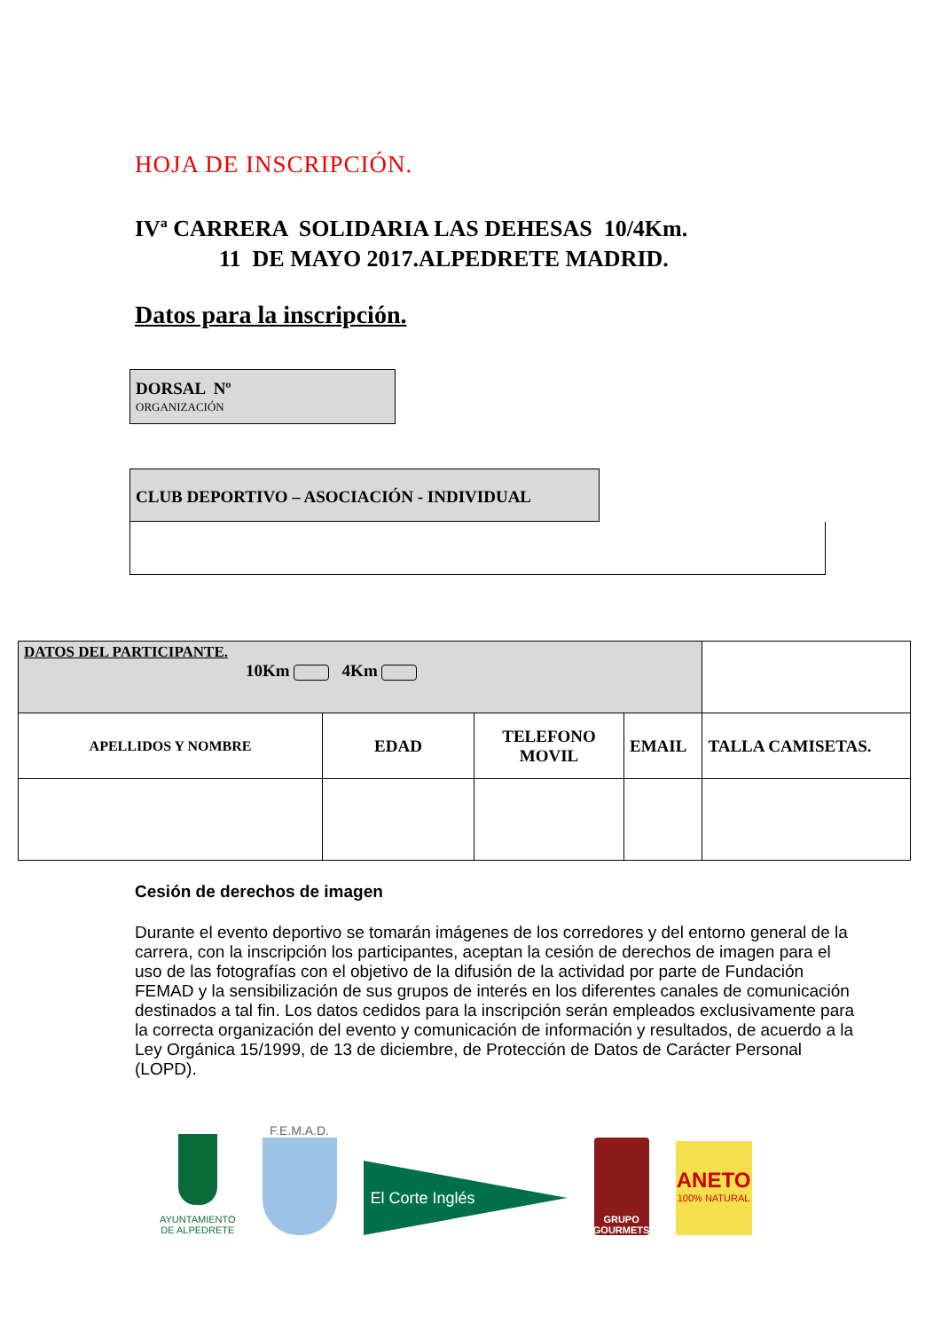HOJA DE INSCRIPCIÓN.
IVª CARRERA SOLIDARIA LAS DEHESAS 10/4Km.
11 DE MAYO 2017.ALPEDRETE MADRID.
Datos para la inscripción.
DORSAL Nº
ORGANIZACIÓN
CLUB DEPORTIVO – ASOCIACIÓN - INDIVIDUAL
| DATOS DEL PARTICIPANTE. 10Km 4Km | | | | |
| APELLIDOS Y NOMBRE | EDAD | TELEFONO MOVIL | EMAIL | TALLA CAMISETAS. |
Cesión de derechos de imagen
Durante el evento deportivo se tomarán imágenes de los corredores y del entorno general de la carrera, con la inscripción los participantes, aceptan la cesión de derechos de imagen para el uso de las fotografías con el objetivo de la difusión de la actividad por parte de Fundación FEMAD y la sensibilización de sus grupos de interés en los diferentes canales de comunicación destinados a tal fin. Los datos cedidos para la inscripción serán empleados exclusivamente para la correcta organización del evento y comunicación de información y resultados, de acuerdo a la Ley Orgánica 15/1999, de 13 de diciembre, de Protección de Datos de Carácter Personal (LOPD).
AYUNTAMIENTO
DE ALPEDRETE
F.E.M.A.D.
El Corte Inglés
GRUPO
GOURMETS
ANETO
100% NATURAL